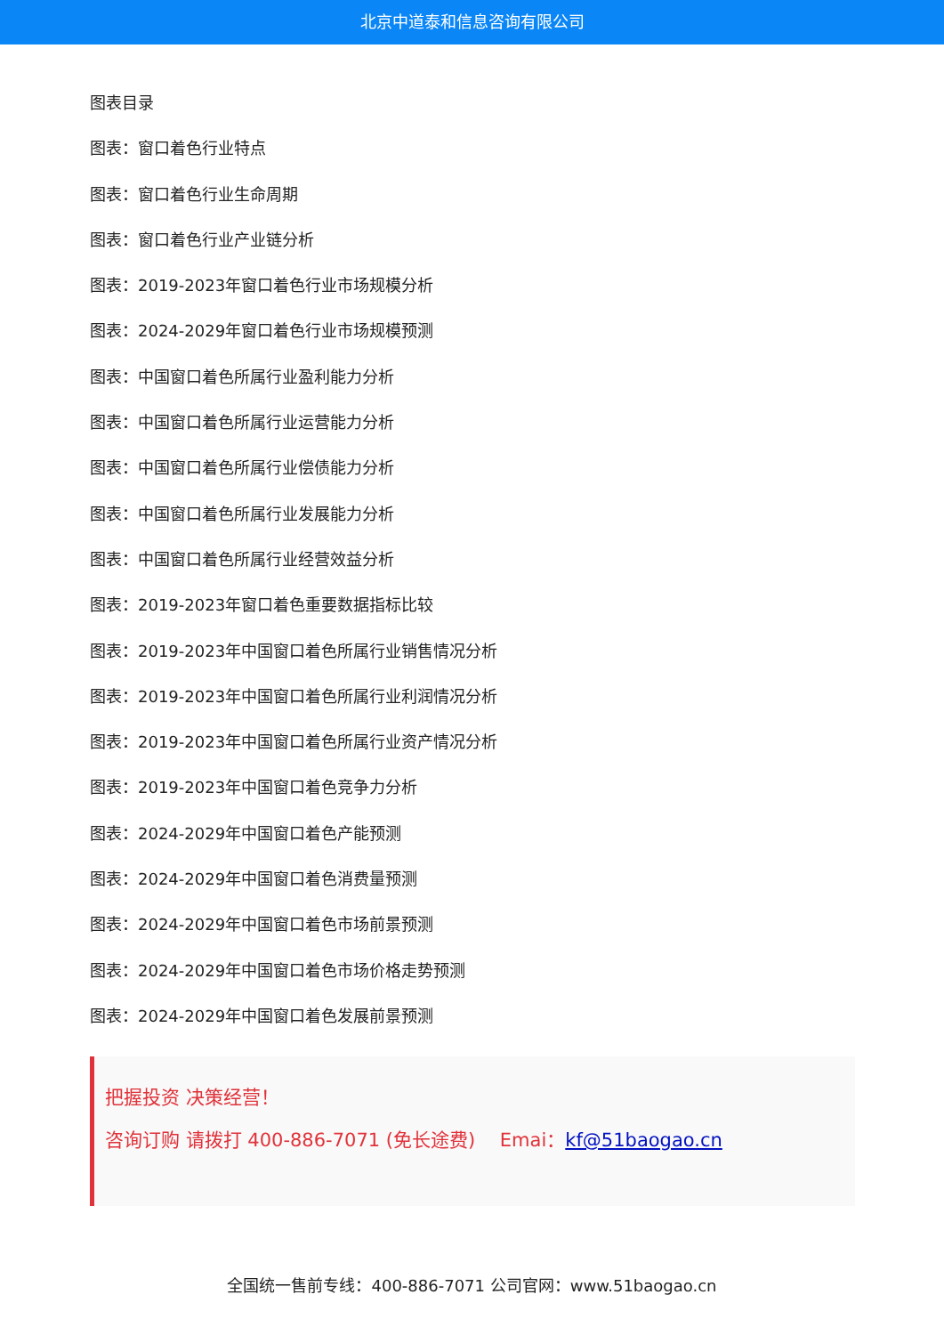北京中道泰和信息咨询有限公司
图表目录
图表：窗口着色行业特点
图表：窗口着色行业生命周期
图表：窗口着色行业产业链分析
图表：2019-2023年窗口着色行业市场规模分析
图表：2024-2029年窗口着色行业市场规模预测
图表：中国窗口着色所属行业盈利能力分析
图表：中国窗口着色所属行业运营能力分析
图表：中国窗口着色所属行业偿债能力分析
图表：中国窗口着色所属行业发展能力分析
图表：中国窗口着色所属行业经营效益分析
图表：2019-2023年窗口着色重要数据指标比较
图表：2019-2023年中国窗口着色所属行业销售情况分析
图表：2019-2023年中国窗口着色所属行业利润情况分析
图表：2019-2023年中国窗口着色所属行业资产情况分析
图表：2019-2023年中国窗口着色竞争力分析
图表：2024-2029年中国窗口着色产能预测
图表：2024-2029年中国窗口着色消费量预测
图表：2024-2029年中国窗口着色市场前景预测
图表：2024-2029年中国窗口着色市场价格走势预测
图表：2024-2029年中国窗口着色发展前景预测
把握投资 决策经营！
咨询订购 请拨打 400-886-7071 (免长途费)　 Emai：kf@51baogao.cn
全国统一售前专线：400-886-7071 公司官网：www.51baogao.cn